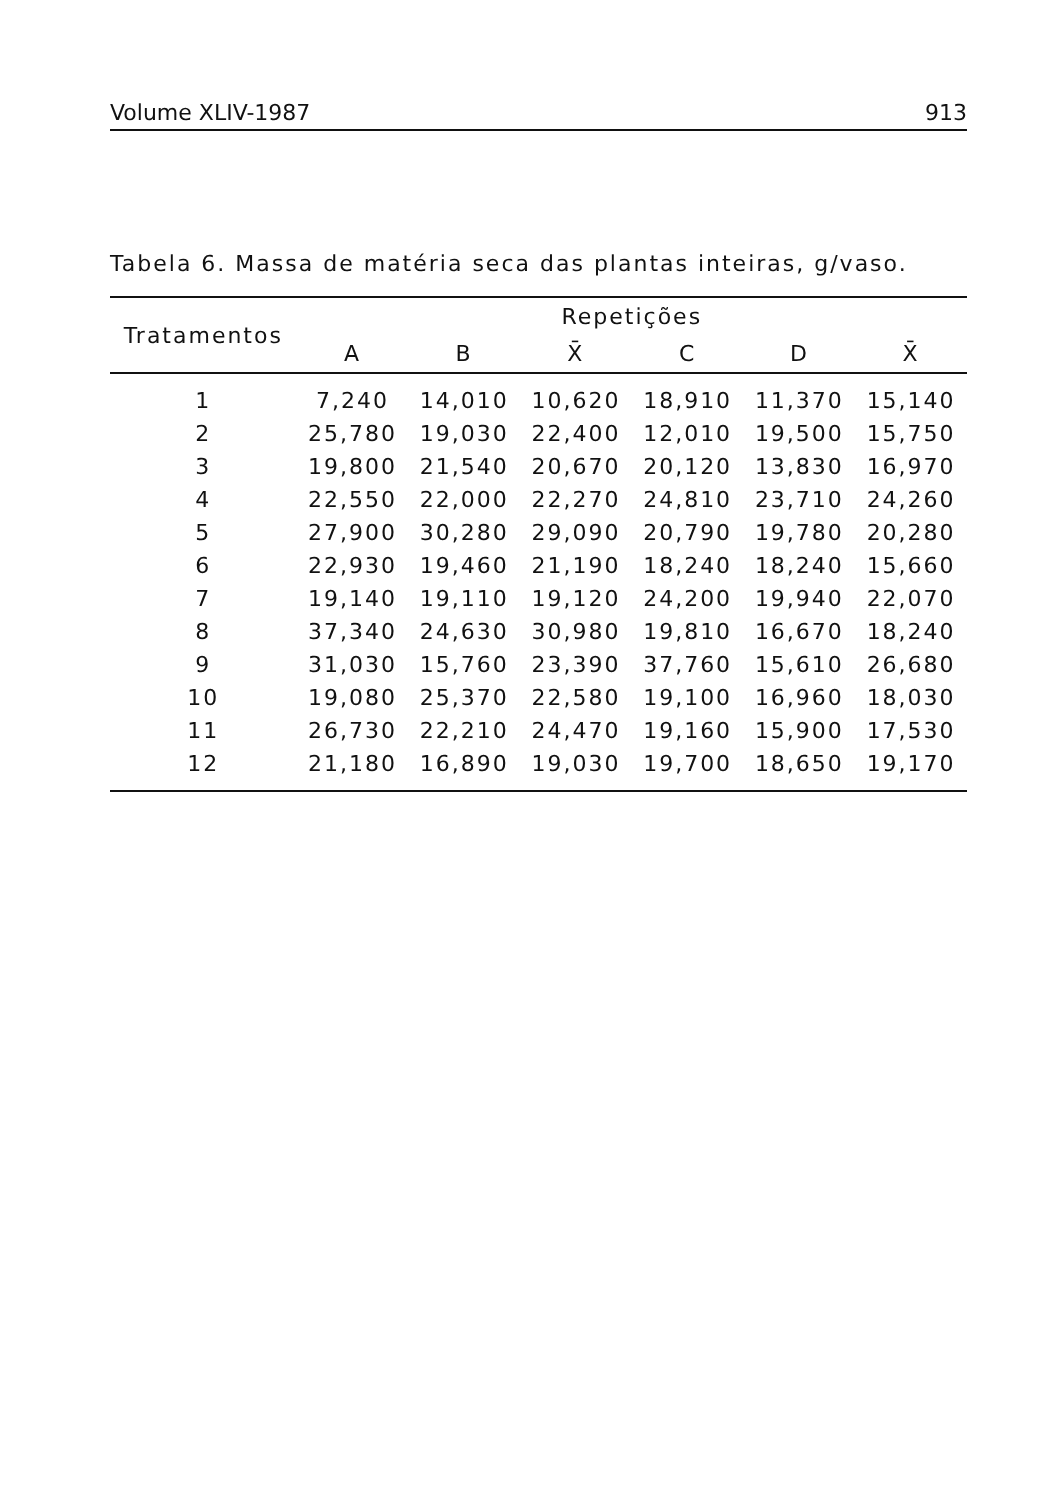Volume XLIV-1987 913
Tabela 6. Massa de matéria seca das plantas inteiras, g/vaso.
| Tratamentos | Repetições | | | | | |
| --- | --- | --- | --- | --- | --- | --- |
| | A | B | X̄ | C | D | X̄ |
| 1 | 7,240 | 14,010 | 10,620 | 18,910 | 11,370 | 15,140 |
| 2 | 25,780 | 19,030 | 22,400 | 12,010 | 19,500 | 15,750 |
| 3 | 19,800 | 21,540 | 20,670 | 20,120 | 13,830 | 16,970 |
| 4 | 22,550 | 22,000 | 22,270 | 24,810 | 23,710 | 24,260 |
| 5 | 27,900 | 30,280 | 29,090 | 20,790 | 19,780 | 20,280 |
| 6 | 22,930 | 19,460 | 21,190 | 18,240 | 18,240 | 15,660 |
| 7 | 19,140 | 19,110 | 19,120 | 24,200 | 19,940 | 22,070 |
| 8 | 37,340 | 24,630 | 30,980 | 19,810 | 16,670 | 18,240 |
| 9 | 31,030 | 15,760 | 23,390 | 37,760 | 15,610 | 26,680 |
| 10 | 19,080 | 25,370 | 22,580 | 19,100 | 16,960 | 18,030 |
| 11 | 26,730 | 22,210 | 24,470 | 19,160 | 15,900 | 17,530 |
| 12 | 21,180 | 16,890 | 19,030 | 19,700 | 18,650 | 19,170 |